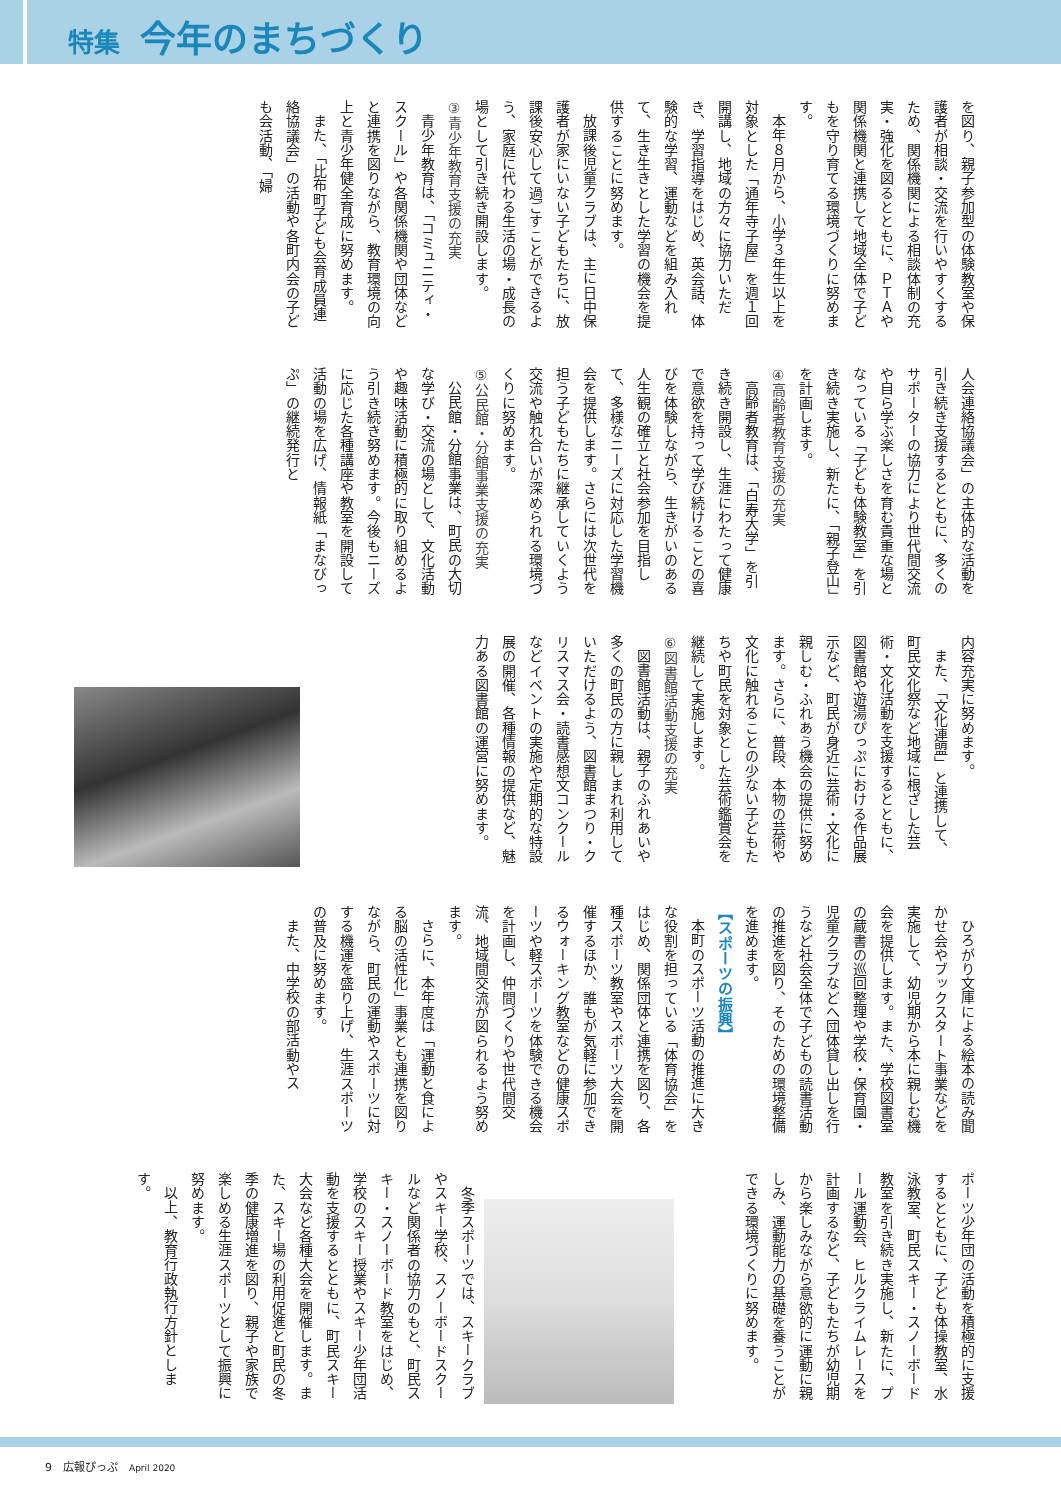特集 今年のまちづくり
を図り、親子参加型の体験教室や保護者が相談・交流を行いやすくするため、関係機関による相談体制の充実・強化を図るとともに、ＰＴＡや関係機関と連携して地域全体で子どもを守り育てる環境づくりに努めます。
本年８月から、小学３年生以上を対象とした「通年寺子屋」を週１回開講し、地域の方々に協力いただき、学習指導をはじめ、英会話、体験的な学習、運動などを組み入れて、生き生きとした学習の機会を提供することに努めます。
放課後児童クラブは、主に日中保護者が家にいない子どもたちに、放課後安心して過ごすことができるよう、家庭に代わる生活の場・成長の場として引き続き開設します。
③青少年教育支援の充実
青少年教育は、「コミュニティ・スクール」や各関係機関や団体などと連携を図りながら、教育環境の向上と青少年健全育成に努めます。
また、「比布町子ども会育成員連絡協議会」の活動や各町内会の子ども会活動、「婦
人会連絡協議会」の主体的な活動を引き続き支援するとともに、多くのサポーターの協力により世代間交流や自ら学ぶ楽しさを育む貴重な場となっている「子ども体験教室」を引き続き実施し、新たに、「親子登山」を計画します。
④高齢者教育支援の充実
高齢者教育は、「白寿大学」を引き続き開設し、生涯にわたって健康で意欲を持って学び続けることの喜びを体験しながら、生きがいのある人生観の確立と社会参加を目指して、多様なニーズに対応した学習機会を提供します。さらには次世代を担う子どもたちに継承していくよう交流や触れ合いが深められる環境づくりに努めます。
⑤公民館・分館事業支援の充実
公民館・分館事業は、町民の大切な学び・交流の場として、文化活動や趣味活動に積極的に取り組めるよう引き続き努めます。今後もニーズに応じた各種講座や教室を開設して活動の場を広げ、情報紙「まなびっぷ」の継続発行と
内容充実に努めます。
また、「文化連盟」と連携して、町民文化祭など地域に根ざした芸術・文化活動を支援するとともに、図書館や遊湯ぴっぷにおける作品展示など、町民が身近に芸術・文化に親しむ・ふれあう機会の提供に努めます。さらに、普段、本物の芸術や文化に触れることの少ない子どもたちや町民を対象とした芸術鑑賞会を継続して実施します。
⑥図書館活動支援の充実
図書館活動は、親子のふれあいや多くの町民の方に親しまれ利用していただけるよう、図書館まつり・クリスマス会・読書感想文コンクールなどイベントの実施や定期的な特設展の開催、各種情報の提供など、魅力ある図書館の運営に努めます。
ひろがり文庫による絵本の読み聞かせ会やブックスタート事業などを実施して、幼児期から本に親しむ機会を提供します。また、学校図書室の蔵書の巡回整理や学校・保育園・児童クラブなどへ団体貸し出しを行うなど社会全体で子どもの読書活動の推進を図り、そのための環境整備を進めます。
【スポーツの振興】
本町のスポーツ活動の推進に大きな役割を担っている「体育協会」をはじめ、関係団体と連携を図り、各種スポーツ教室やスポーツ大会を開催するほか、誰もが気軽に参加できるウォーキング教室などの健康スポーツや軽スポーツを体験できる機会を計画し、仲間づくりや世代間交流、地域間交流が図られるよう努めます。
さらに、本年度は「運動と食による脳の活性化」事業とも連携を図りながら、町民の運動やスポーツに対する機運を盛り上げ、生涯スポーツの普及に努めます。
また、中学校の部活動やス
ポーツ少年団の活動を積極的に支援するとともに、子ども体操教室、水泳教室、町民スキー・スノーボード教室を引き続き実施し、新たに、プール運動会、ヒルクライムレースを計画するなど、子どもたちが幼児期から楽しみながら意欲的に運動に親しみ、運動能力の基礎を養うことができる環境づくりに努めます。
冬季スポーツでは、スキークラブやスキー学校、スノーボードスクールなど関係者の協力のもと、町民スキー・スノーボード教室をはじめ、学校のスキー授業やスキー少年団活動を支援するとともに、町民スキー大会など各種大会を開催します。また、スキー場の利用促進と町民の冬季の健康増進を図り、親子や家族で楽しめる生涯スポーツとして振興に努めます。
以上、教育行政執行方針とします。
9　広報ぴっぷ　April 2020